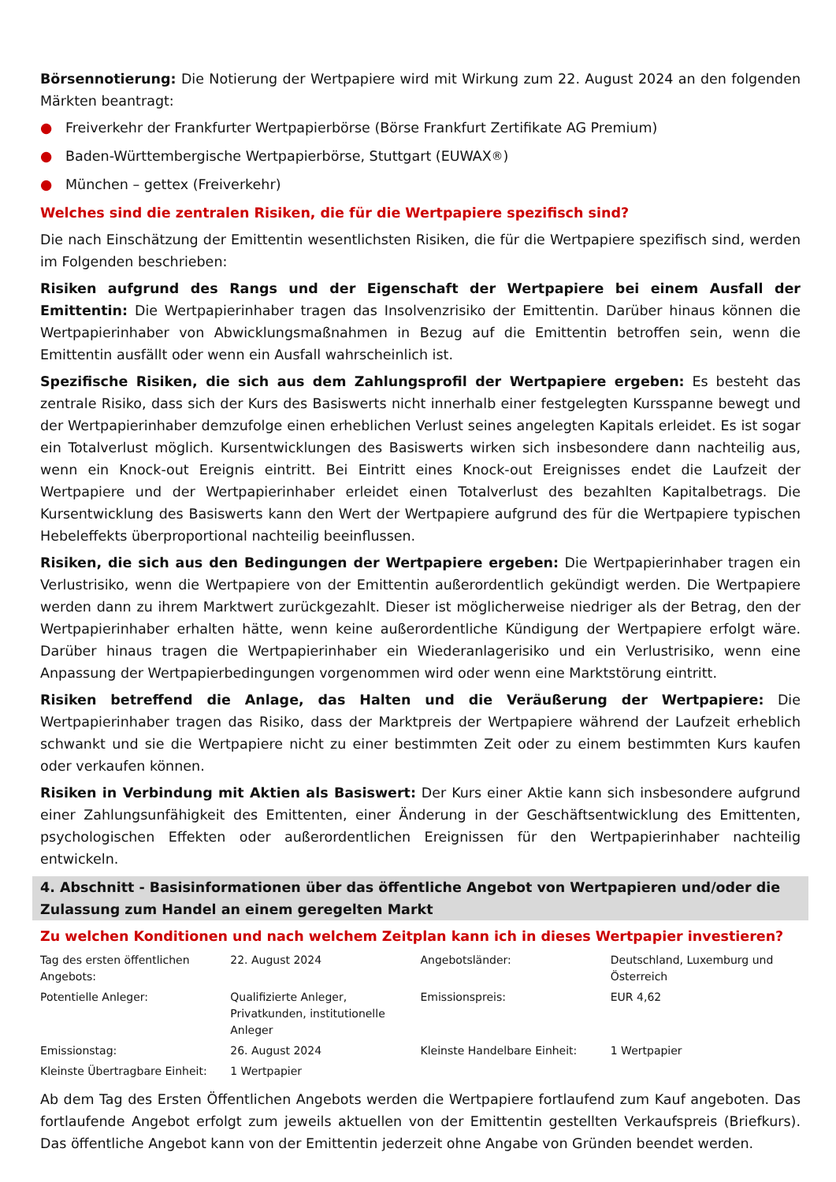Börsennotierung: Die Notierung der Wertpapiere wird mit Wirkung zum 22. August 2024 an den folgenden Märkten beantragt:
● Freiverkehr der Frankfurter Wertpapierbörse (Börse Frankfurt Zertifikate AG Premium)
● Baden-Württembergische Wertpapierbörse, Stuttgart (EUWAX<sup>®</sup>)
● München – gettex (Freiverkehr)
Welches sind die zentralen Risiken, die für die Wertpapiere spezifisch sind?
Die nach Einschätzung der Emittentin wesentlichsten Risiken, die für die Wertpapiere spezifisch sind, werden im Folgenden beschrieben:
Risiken aufgrund des Rangs und der Eigenschaft der Wertpapiere bei einem Ausfall der Emittentin: Die Wertpapierinhaber tragen das Insolvenzrisiko der Emittentin. Darüber hinaus können die Wertpapierinhaber von Abwicklungsmaßnahmen in Bezug auf die Emittentin betroffen sein, wenn die Emittentin ausfällt oder wenn ein Ausfall wahrscheinlich ist.
Spezifische Risiken, die sich aus dem Zahlungsprofil der Wertpapiere ergeben: Es besteht das zentrale Risiko, dass sich der Kurs des Basiswerts nicht innerhalb einer festgelegten Kursspanne bewegt und der Wertpapierinhaber demzufolge einen erheblichen Verlust seines angelegten Kapitals erleidet. Es ist sogar ein Totalverlust möglich. Kursentwicklungen des Basiswerts wirken sich insbesondere dann nachteilig aus, wenn ein Knock-out Ereignis eintritt. Bei Eintritt eines Knock-out Ereignisses endet die Laufzeit der Wertpapiere und der Wertpapierinhaber erleidet einen Totalverlust des bezahlten Kapitalbetrags. Die Kursentwicklung des Basiswerts kann den Wert der Wertpapiere aufgrund des für die Wertpapiere typischen Hebeleffekts überproportional nachteilig beeinflussen.
Risiken, die sich aus den Bedingungen der Wertpapiere ergeben: Die Wertpapierinhaber tragen ein Verlustrisiko, wenn die Wertpapiere von der Emittentin außerordentlich gekündigt werden. Die Wertpapiere werden dann zu ihrem Marktwert zurückgezahlt. Dieser ist möglicherweise niedriger als der Betrag, den der Wertpapierinhaber erhalten hätte, wenn keine außerordentliche Kündigung der Wertpapiere erfolgt wäre. Darüber hinaus tragen die Wertpapierinhaber ein Wiederanlagerisiko und ein Verlustrisiko, wenn eine Anpassung der Wertpapierbedingungen vorgenommen wird oder wenn eine Marktstörung eintritt.
Risiken betreffend die Anlage, das Halten und die Veräußerung der Wertpapiere: Die Wertpapierinhaber tragen das Risiko, dass der Marktpreis der Wertpapiere während der Laufzeit erheblich schwankt und sie die Wertpapiere nicht zu einer bestimmten Zeit oder zu einem bestimmten Kurs kaufen oder verkaufen können.
Risiken in Verbindung mit Aktien als Basiswert: Der Kurs einer Aktie kann sich insbesondere aufgrund einer Zahlungsunfähigkeit des Emittenten, einer Änderung in der Geschäftsentwicklung des Emittenten, psychologischen Effekten oder außerordentlichen Ereignissen für den Wertpapierinhaber nachteilig entwickeln.
4. Abschnitt - Basisinformationen über das öffentliche Angebot von Wertpapieren und/oder die Zulassung zum Handel an einem geregelten Markt
Zu welchen Konditionen und nach welchem Zeitplan kann ich in dieses Wertpapier investieren?
| Tag des ersten öffentlichen Angebots: | 22. August 2024 | Angebotsländer: | Deutschland, Luxemburg und Österreich |
| Potentielle Anleger: | Qualifizierte Anleger, Privatkunden, institutionelle Anleger | Emissionspreis: | EUR 4,62 |
| Emissionstag: | 26. August 2024 | Kleinste Handelbare Einheit: | 1 Wertpapier |
| Kleinste Übertragbare Einheit: | 1 Wertpapier | | |
Ab dem Tag des Ersten Öffentlichen Angebots werden die Wertpapiere fortlaufend zum Kauf angeboten. Das fortlaufende Angebot erfolgt zum jeweils aktuellen von der Emittentin gestellten Verkaufspreis (Briefkurs). Das öffentliche Angebot kann von der Emittentin jederzeit ohne Angabe von Gründen beendet werden.